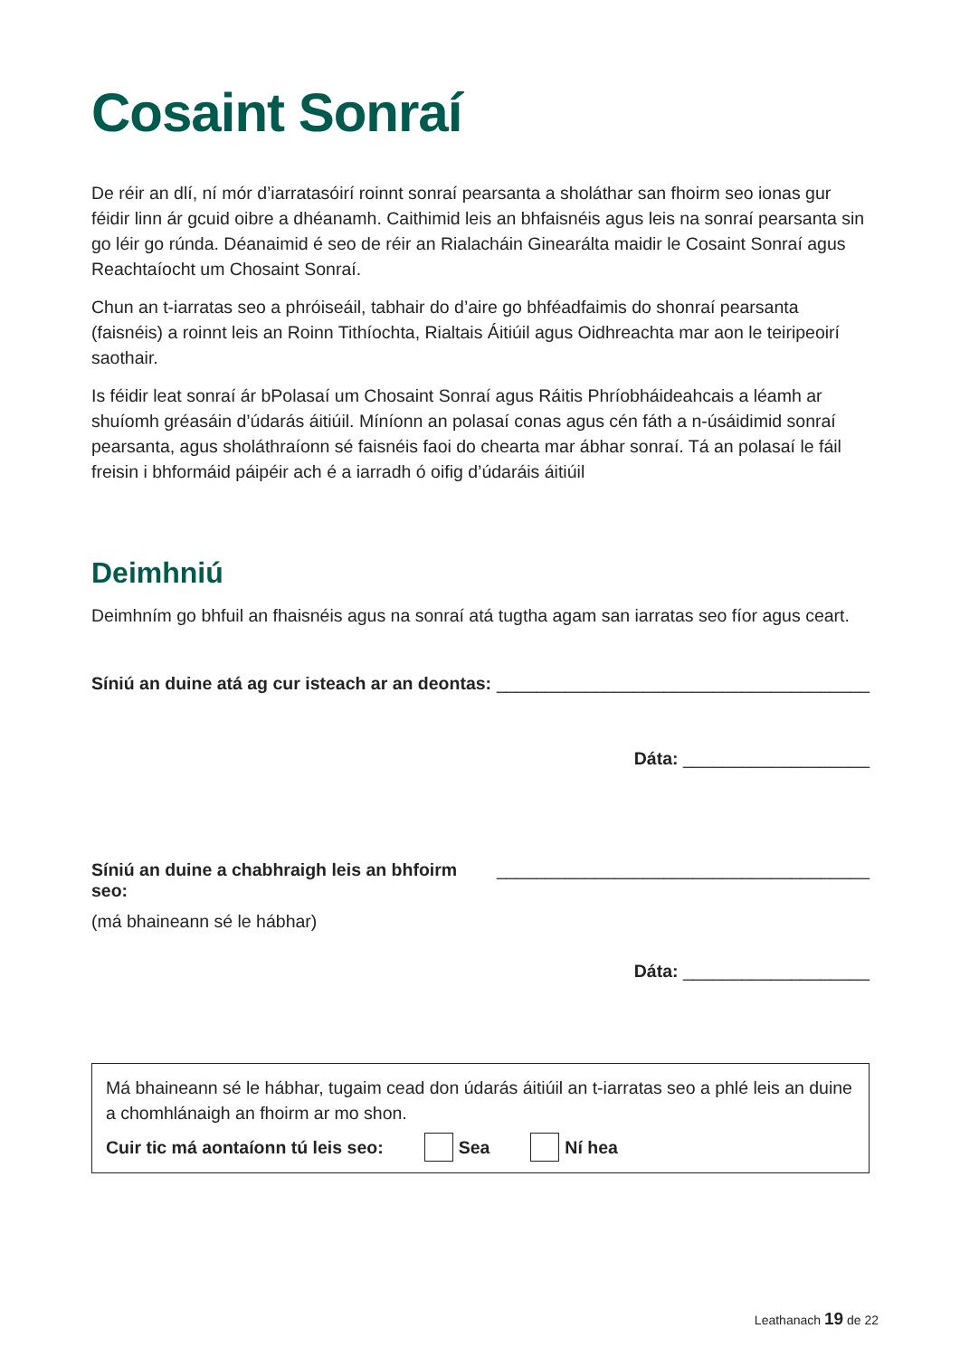Cosaint Sonraí
De réir an dlí, ní mór d’iarratasóirí roinnt sonraí pearsanta a sholáthar san fhoirm seo ionas gur féidir linn ár gcuid oibre a dhéanamh. Caithimid leis an bhfaisnéis agus leis na sonraí pearsanta sin go léir go rúnda. Déanaimid é seo de réir an Rialacháin Ginearálta maidir le Cosaint Sonraí agus Reachtaíocht um Chosaint Sonraí.
Chun an t-iarratas seo a phróiseáil, tabhair do d’aire go bhféadfaimis do shonraí pearsanta (faisnéis) a roinnt leis an Roinn Tithíochta, Rialtais Áitiúil agus Oidhreachta mar aon le teiripeoirí saothair.
Is féidir leat sonraí ár bPolasaí um Chosaint Sonraí agus Ráitis Phríobháideahcais a léamh ar shuíomh gréasáin d’údarás áitiúil. Míníonn an polasaí conas agus cén fáth a n-úsáidimid sonraí pearsanta, agus sholáthraíonn sé faisnéis faoi do chearta mar ábhar sonraí. Tá an polasaí le fáil freisin i bhformáid páipéir ach é a iarradh ó oifig d’údaráis áitiúil
Deimhniú
Deimhním go bhfuil an fhaisnéis agus na sonraí atá tugtha agam san iarratas seo fíor agus ceart.
Síniú an duine atá ag cur isteach ar an deontas: ______________________________________
Dáta: ___________________
Síniú an duine a chabhraigh leis an bhfoirm seo: ______________________________________
(má bhaineann sé le hábhar)
Dáta: ___________________
Má bhaineann sé le hábhar, tugaim cead don údarás áitiúil an t-iarratas seo a phlé leis an duine a chomhlánaigh an fhoirm ar mo shon.
Cuir tic má aontaíonn tú leis seo: Sea Ní hea
Leathanach 19 de 22